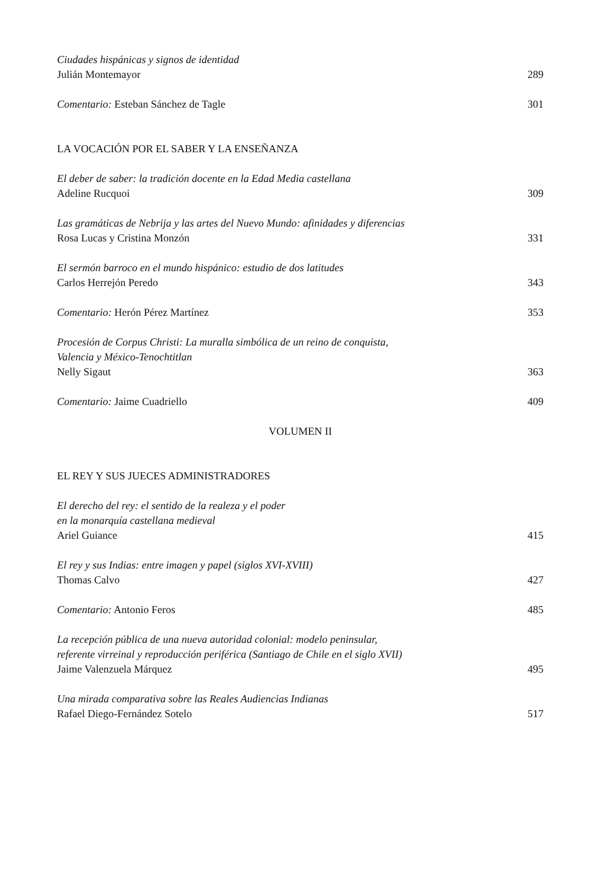Ciudades hispánicas y signos de identidad
Julián Montemayor 289
Comentario: Esteban Sánchez de Tagle 301
LA VOCACIÓN POR EL SABER Y LA ENSEÑANZA
El deber de saber: la tradición docente en la Edad Media castellana
Adeline Rucquoi 309
Las gramáticas de Nebrija y las artes del Nuevo Mundo: afinidades y diferencias
Rosa Lucas y Cristina Monzón 331
El sermón barroco en el mundo hispánico: estudio de dos latitudes
Carlos Herrejón Peredo 343
Comentario: Herón Pérez Martínez 353
Procesión de Corpus Christi: La muralla simbólica de un reino de conquista,
Valencia y México-Tenochtitlan
Nelly Sigaut 363
Comentario: Jaime Cuadriello 409
VOLUMEN II
EL REY Y SUS JUECES ADMINISTRADORES
El derecho del rey: el sentido de la realeza y el poder
en la monarquía castellana medieval
Ariel Guiance 415
El rey y sus Indias: entre imagen y papel (siglos XVI-XVIII)
Thomas Calvo 427
Comentario: Antonio Feros 485
La recepción pública de una nueva autoridad colonial: modelo peninsular,
referente virreinal y reproducción periférica (Santiago de Chile en el siglo XVII)
Jaime Valenzuela Márquez 495
Una mirada comparativa sobre las Reales Audiencias Indianas
Rafael Diego-Fernández Sotelo 517